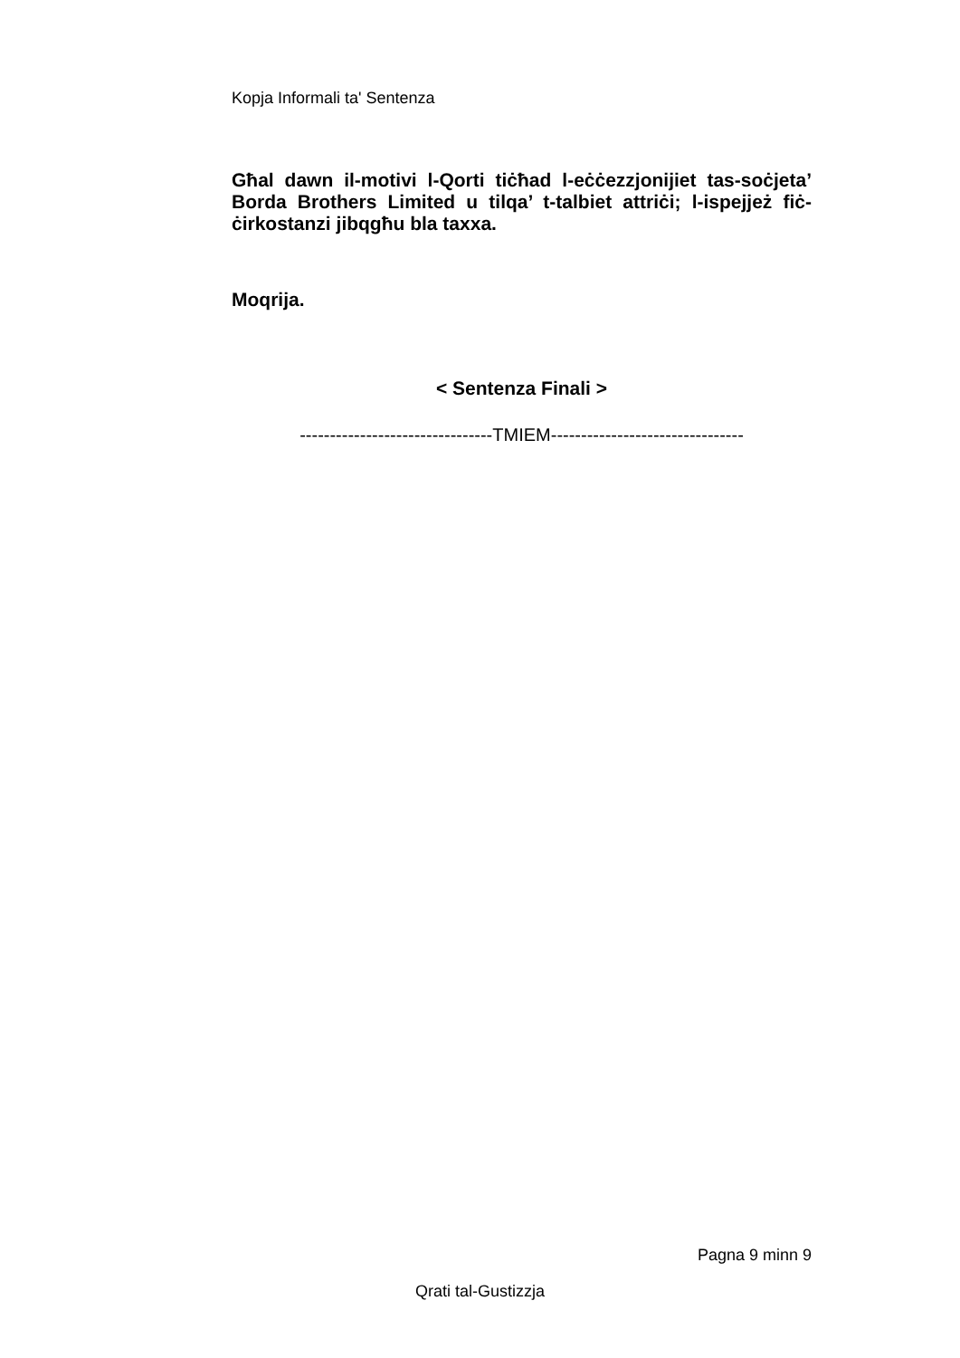Kopja Informali ta' Sentenza
Għal dawn il-motivi l-Qorti tiċħad l-eċċezzjonijiet tas-soċjeta’ Borda Brothers Limited u tilqa’ t-talbiet attriċi; l-ispejjeż fiċ-ċirkostanzi jibqgħu bla taxxa.
Moqrija.
< Sentenza Finali >
--------------------------------TMIEM--------------------------------
Pagna 9 minn 9
Qrati tal-Gustizzja